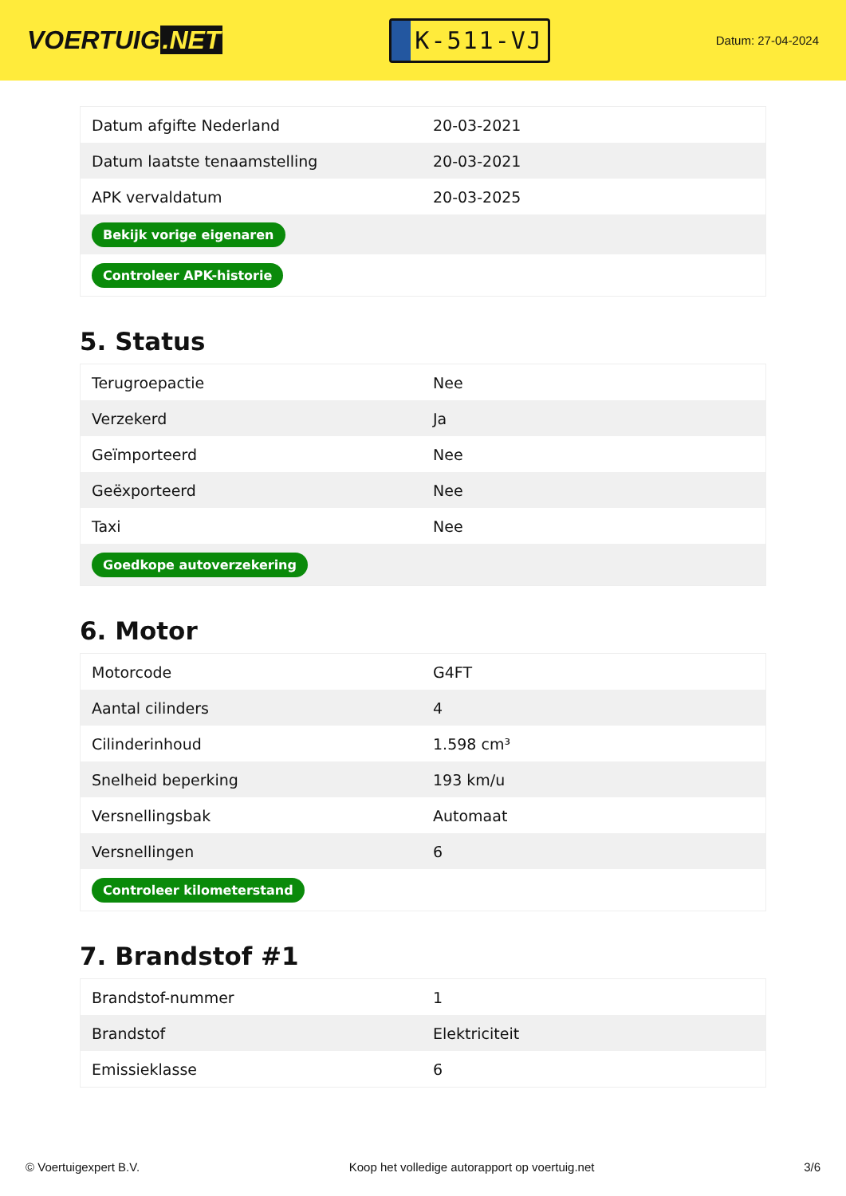VOERTUIG.NET
K-511-VJ
Datum: 27-04-2024
| Datum afgifte Nederland | 20-03-2021 |
| Datum laatste tenaamstelling | 20-03-2021 |
| APK vervaldatum | 20-03-2025 |
| Bekijk vorige eigenaren | |
| Controleer APK-historie | |
5. Status
| Terugroepactie | Nee |
| Verzekerd | Ja |
| Geïmporteerd | Nee |
| Geëxporteerd | Nee |
| Taxi | Nee |
| Goedkope autoverzekering | |
6. Motor
| Motorcode | G4FT |
| Aantal cilinders | 4 |
| Cilinderinhoud | 1.598 cm³ |
| Snelheid beperking | 193 km/u |
| Versnellingsbak | Automaat |
| Versnellingen | 6 |
| Controleer kilometerstand | |
7. Brandstof #1
| Brandstof-nummer | 1 |
| Brandstof | Elektriciteit |
| Emissieklasse | 6 |
© Voertuigexpert B.V. Koop het volledige autorapport op voertuig.net 3/6